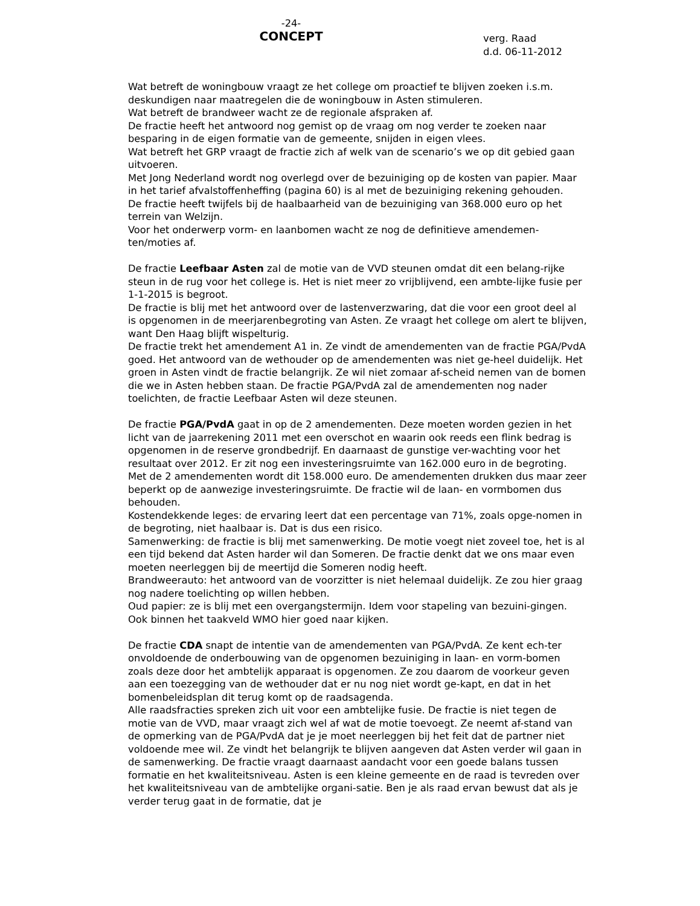-24-
CONCEPT
verg. Raad
d.d. 06-11-2012
Wat betreft de woningbouw vraagt ze het college om proactief te blijven zoeken i.s.m. deskundigen naar maatregelen die de woningbouw in Asten stimuleren.
Wat betreft de brandweer wacht ze de regionale afspraken af.
De fractie heeft het antwoord nog gemist op de vraag om nog verder te zoeken naar besparing in de eigen formatie van de gemeente, snijden in eigen vlees.
Wat betreft het GRP vraagt de fractie zich af welk van de scenario’s we op dit gebied gaan uitvoeren.
Met Jong Nederland wordt nog overlegd over de bezuiniging op de kosten van papier. Maar in het tarief afvalstoffenheffing (pagina 60) is al met de bezuiniging rekening gehouden.
De fractie heeft twijfels bij de haalbaarheid van de bezuiniging van 368.000 euro op het terrein van Welzijn.
Voor het onderwerp vorm- en laanbomen wacht ze nog de definitieve amendemen-ten/moties af.
De fractie Leefbaar Asten zal de motie van de VVD steunen omdat dit een belang-rijke steun in de rug voor het college is. Het is niet meer zo vrijblijvend, een ambte-lijke fusie per 1-1-2015 is begroot.
De fractie is blij met het antwoord over de lastenverzwaring, dat die voor een groot deel al is opgenomen in de meerjarenbegroting van Asten. Ze vraagt het college om alert te blijven, want Den Haag blijft wispelturig.
De fractie trekt het amendement A1 in. Ze vindt de amendementen van de fractie PGA/PvdA goed. Het antwoord van de wethouder op de amendementen was niet ge-heel duidelijk. Het groen in Asten vindt de fractie belangrijk. Ze wil niet zomaar af-scheid nemen van de bomen die we in Asten hebben staan. De fractie PGA/PvdA zal de amendementen nog nader toelichten, de fractie Leefbaar Asten wil deze steunen.
De fractie PGA/PvdA gaat in op de 2 amendementen. Deze moeten worden gezien in het licht van de jaarrekening 2011 met een overschot en waarin ook reeds een flink bedrag is opgenomen in de reserve grondbedrijf. En daarnaast de gunstige ver-wachting voor het resultaat over 2012. Er zit nog een investeringsruimte van 162.000 euro in de begroting. Met de 2 amendementen wordt dit 158.000 euro. De amendementen drukken dus maar zeer beperkt op de aanwezige investeringsruimte. De fractie wil de laan- en vormbomen dus behouden.
Kostendekkende leges: de ervaring leert dat een percentage van 71%, zoals opge-nomen in de begroting, niet haalbaar is. Dat is dus een risico.
Samenwerking: de fractie is blij met samenwerking. De motie voegt niet zoveel toe, het is al een tijd bekend dat Asten harder wil dan Someren. De fractie denkt dat we ons maar even moeten neerleggen bij de meertijd die Someren nodig heeft.
Brandweerauto: het antwoord van de voorzitter is niet helemaal duidelijk. Ze zou hier graag nog nadere toelichting op willen hebben.
Oud papier: ze is blij met een overgangstermijn. Idem voor stapeling van bezuini-gingen. Ook binnen het taakveld WMO hier goed naar kijken.
De fractie CDA snapt de intentie van de amendementen van PGA/PvdA. Ze kent ech-ter onvoldoende de onderbouwing van de opgenomen bezuiniging in laan- en vorm-bomen zoals deze door het ambtelijk apparaat is opgenomen. Ze zou daarom de voorkeur geven aan een toezegging van de wethouder dat er nu nog niet wordt ge-kapt, en dat in het bomenbeleidsplan dit terug komt op de raadsagenda.
Alle raadsfracties spreken zich uit voor een ambtelijke fusie. De fractie is niet tegen de motie van de VVD, maar vraagt zich wel af wat de motie toevoegt. Ze neemt af-stand van de opmerking van de PGA/PvdA dat je je moet neerleggen bij het feit dat de partner niet voldoende mee wil. Ze vindt het belangrijk te blijven aangeven dat Asten verder wil gaan in de samenwerking. De fractie vraagt daarnaast aandacht voor een goede balans tussen formatie en het kwaliteitsniveau. Asten is een kleine gemeente en de raad is tevreden over het kwaliteitsniveau van de ambtelijke organi-satie. Ben je als raad ervan bewust dat als je verder terug gaat in de formatie, dat je